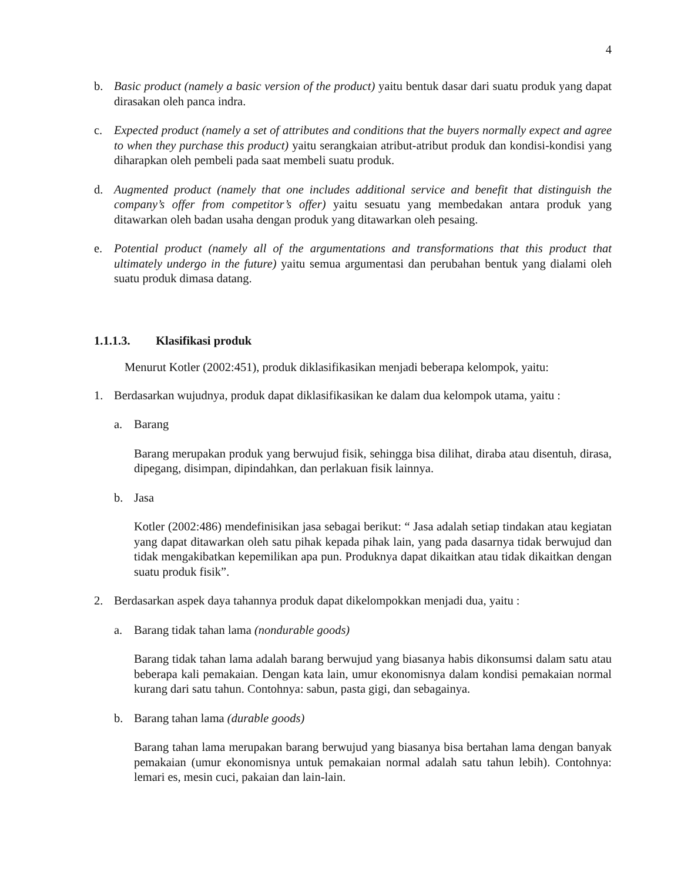4
b. Basic product (namely a basic version of the product) yaitu bentuk dasar dari suatu produk yang dapat dirasakan oleh panca indra.
c. Expected product (namely a set of attributes and conditions that the buyers normally expect and agree to when they purchase this product) yaitu serangkaian atribut-atribut produk dan kondisi-kondisi yang diharapkan oleh pembeli pada saat membeli suatu produk.
d. Augmented product (namely that one includes additional service and benefit that distinguish the company’s offer from competitor’s offer) yaitu sesuatu yang membedakan antara produk yang ditawarkan oleh badan usaha dengan produk yang ditawarkan oleh pesaing.
e. Potential product (namely all of the argumentations and transformations that this product that ultimately undergo in the future) yaitu semua argumentasi dan perubahan bentuk yang dialami oleh suatu produk dimasa datang.
1.1.1.3. Klasifikasi produk
Menurut Kotler (2002:451), produk diklasifikasikan menjadi beberapa kelompok, yaitu:
1. Berdasarkan wujudnya, produk dapat diklasifikasikan ke dalam dua kelompok utama, yaitu :
a. Barang
Barang merupakan produk yang berwujud fisik, sehingga bisa dilihat, diraba atau disentuh, dirasa, dipegang, disimpan, dipindahkan, dan perlakuan fisik lainnya.
b. Jasa
Kotler (2002:486) mendefinisikan jasa sebagai berikut: “ Jasa adalah setiap tindakan atau kegiatan yang dapat ditawarkan oleh satu pihak kepada pihak lain, yang pada dasarnya tidak berwujud dan tidak mengakibatkan kepemilikan apa pun. Produknya dapat dikaitkan atau tidak dikaitkan dengan suatu produk fisik”.
2. Berdasarkan aspek daya tahannya produk dapat dikelompokkan menjadi dua, yaitu :
a. Barang tidak tahan lama (nondurable goods)
Barang tidak tahan lama adalah barang berwujud yang biasanya habis dikonsumsi dalam satu atau beberapa kali pemakaian. Dengan kata lain, umur ekonomisnya dalam kondisi pemakaian normal kurang dari satu tahun. Contohnya: sabun, pasta gigi, dan sebagainya.
b. Barang tahan lama (durable goods)
Barang tahan lama merupakan barang berwujud yang biasanya bisa bertahan lama dengan banyak pemakaian (umur ekonomisnya untuk pemakaian normal adalah satu tahun lebih). Contohnya: lemari es, mesin cuci, pakaian dan lain-lain.